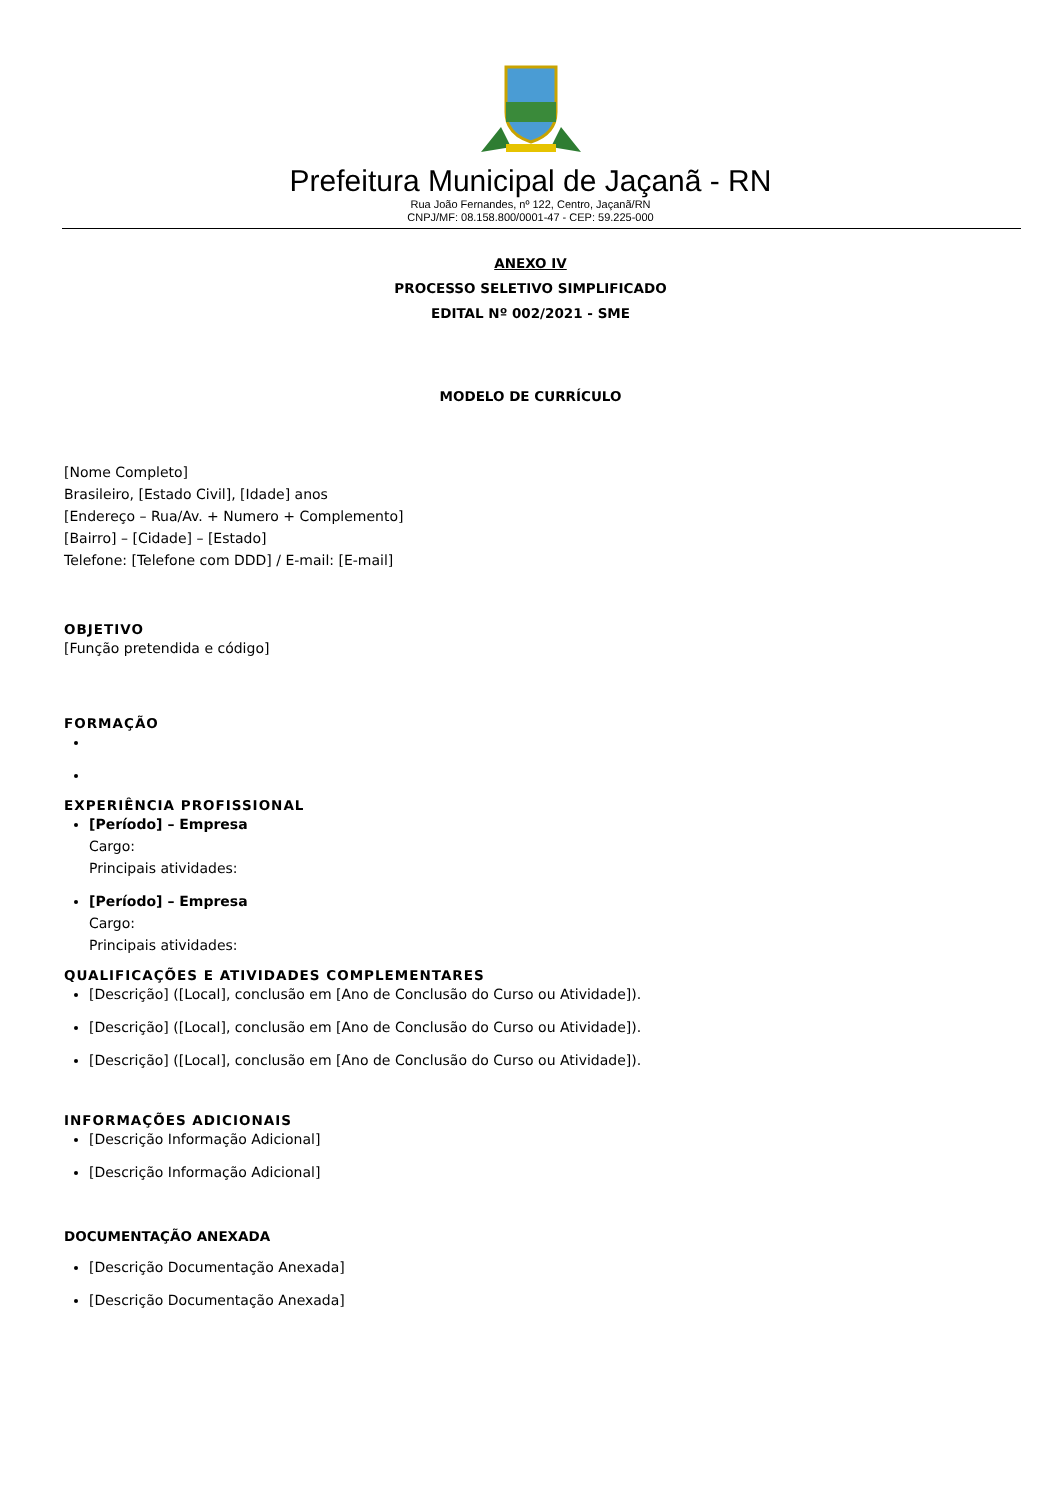Prefeitura Municipal de Jaçanã - RN
Rua João Fernandes, nº 122, Centro, Jaçanã/RN
CNPJ/MF: 08.158.800/0001-47 - CEP: 59.225-000
ANEXO IV
PROCESSO SELETIVO SIMPLIFICADO
EDITAL Nº 002/2021 - SME
MODELO DE CURRÍCULO
[Nome Completo]
Brasileiro, [Estado Civil], [Idade] anos
[Endereço – Rua/Av. + Numero + Complemento]
[Bairro] – [Cidade] – [Estado]
Telefone: [Telefone com DDD] / E-mail: [E-mail]
OBJETIVO
[Função pretendida e código]
FORMAÇÃO
EXPERIÊNCIA PROFISSIONAL
[Período] – Empresa
Cargo:
Principais atividades:
[Período] – Empresa
Cargo:
Principais atividades:
QUALIFICAÇÕES E ATIVIDADES COMPLEMENTARES
[Descrição] ([Local], conclusão em [Ano de Conclusão do Curso ou Atividade]).
[Descrição] ([Local], conclusão em [Ano de Conclusão do Curso ou Atividade]).
[Descrição] ([Local], conclusão em [Ano de Conclusão do Curso ou Atividade]).
INFORMAÇÕES ADICIONAIS
[Descrição Informação Adicional]
[Descrição Informação Adicional]
DOCUMENTAÇÃO ANEXADA
[Descrição Documentação Anexada]
[Descrição Documentação Anexada]